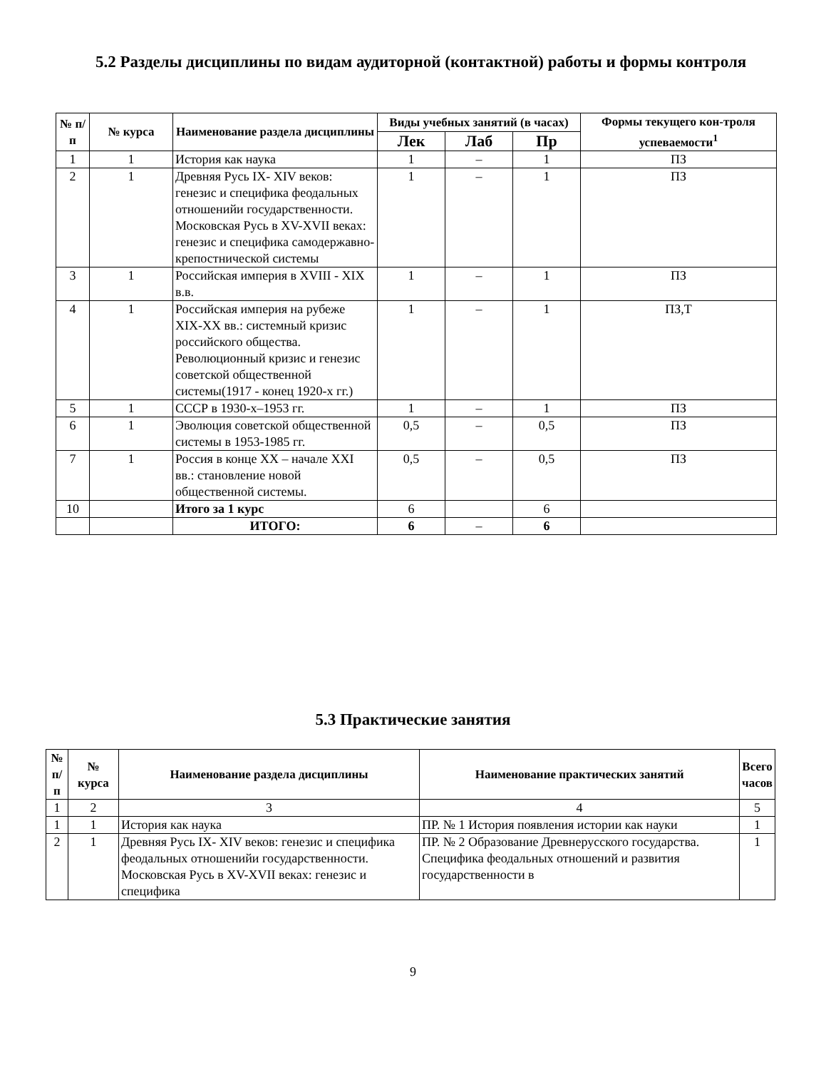5.2 Разделы дисциплины по видам аудиторной (контактной) работы и формы контроля
| № п/п | № курса | Наименование раздела дисциплины | Виды учебных занятий (в часах) | | | Формы текущего кон-троля успеваемости<sup>1</sup> |
| --- | --- | --- | --- | --- | --- | --- |
| | | | Лек | Лаб | Пр | |
| 1 | 1 | История как наука | 1 | – | 1 | ПЗ |
| 2 | 1 | Древняя Русь IX- XIV веков: генезис и специфика феодальных отношенийи государственности. Московская Русь в XV-XVII веках: генезис и специфика самодержавно-крепостнической системы | 1 | – | 1 | ПЗ |
| 3 | 1 | Российская империя в XVIII - XIX в.в. | 1 | – | 1 | ПЗ |
| 4 | 1 | Российская империя на рубеже XIX-XX вв.: системный кризис российского общества. Революционный кризис и генезис советской общественной системы(1917 - конец 1920-х гг.) | 1 | – | 1 | ПЗ,Т |
| 5 | 1 | СССР в 1930-х–1953 гг. | 1 | – | 1 | ПЗ |
| 6 | 1 | Эволюция советской общественной системы в 1953-1985 гг. | 0,5 | – | 0,5 | ПЗ |
| 7 | 1 | Россия в конце XX – начале XXI вв.: становление новой общественной системы. | 0,5 | – | 0,5 | ПЗ |
| 10 | | Итого за 1 курс | 6 | | 6 | |
| | | ИТОГО: | 6 | – | 6 | |
5.3 Практические занятия
| № п/п | № курса | Наименование раздела дисциплины | Наименование практических занятий | Всего часов |
| --- | --- | --- | --- | --- |
| 1 | 2 | 3 | 4 | 5 |
| 1 | 1 | История как наука | ПР. № 1 История появления истории как науки | 1 |
| 2 | 1 | Древняя Русь IX- XIV веков: генезис и специфика феодальных отношенийи государственности. Московская Русь в XV-XVII веках: генезис и специфика | ПР. № 2 Образование Древнерусского государства. Специфика феодальных отношений и развития государственности в | 1 |
9